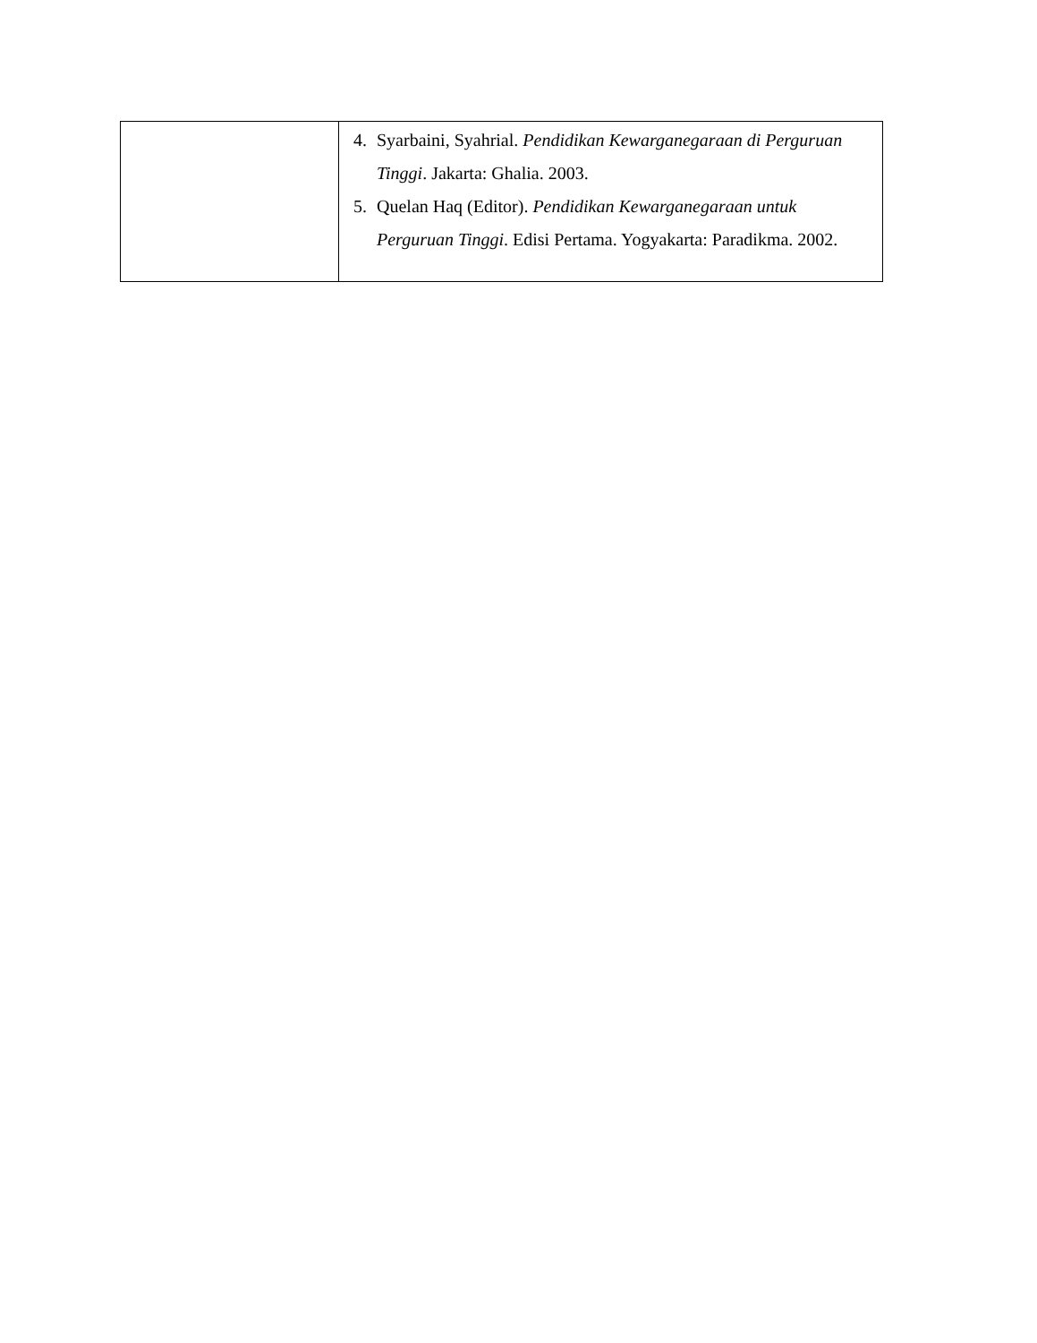| | 4. Syarbaini, Syahrial. Pendidikan Kewarganegaraan di Perguruan Tinggi . Jakarta: Ghalia. 2003. 5. Quelan Haq (Editor). Pendidikan Kewarganegaraan untuk Perguruan Tinggi . Edisi Pertama. Yogyakarta: Paradikma. 2002. |